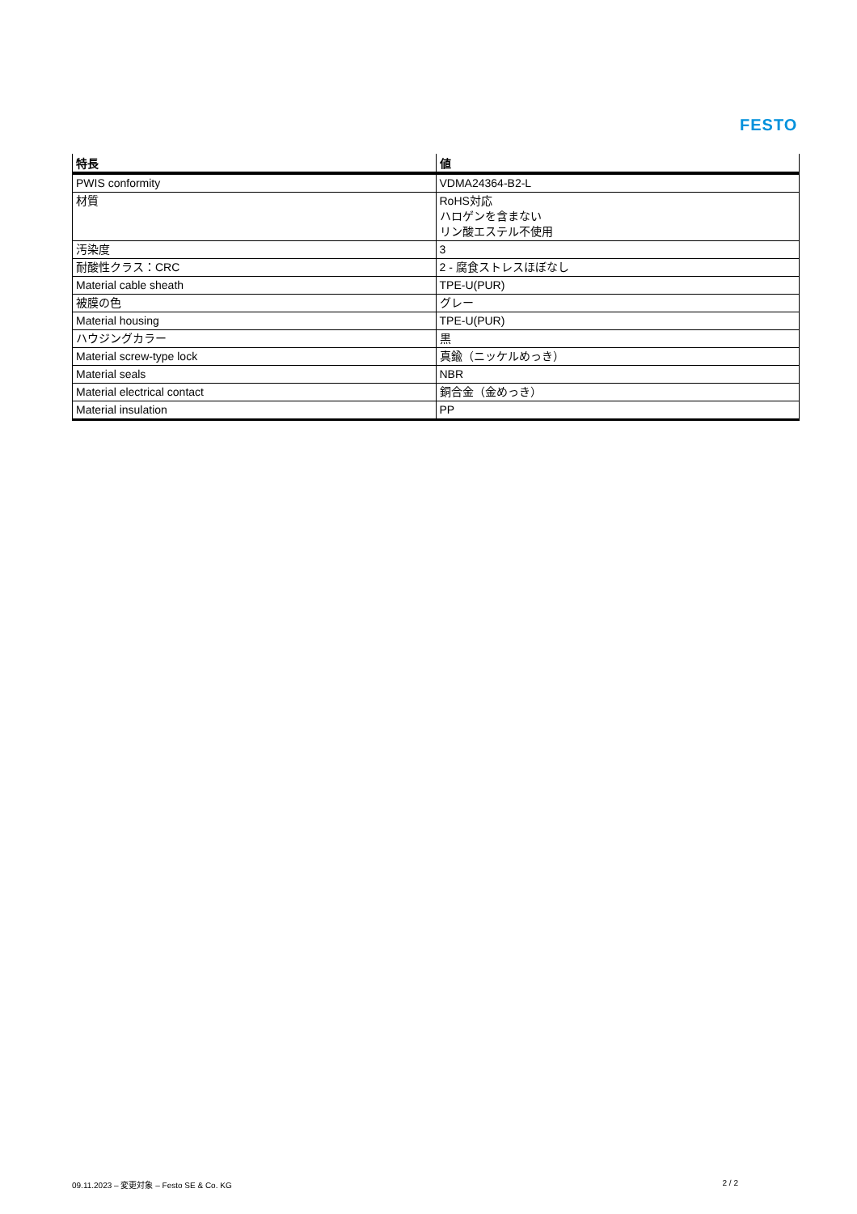FESTO
| 特長 | 値 |
| --- | --- |
| PWIS conformity | VDMA24364-B2-L |
| 材質 | RoHS対応 ハロゲンを含まない リン酸エステル不使用 |
| 汚染度 | 3 |
| 耐酸性クラス：CRC | 2 - 腐食ストレスほぼなし |
| Material cable sheath | TPE-U(PUR) |
| 被膜の色 | グレー |
| Material housing | TPE-U(PUR) |
| ハウジングカラー | 黒 |
| Material screw-type lock | 真鍮（ニッケルめっき） |
| Material seals | NBR |
| Material electrical contact | 銅合金（金めっき） |
| Material insulation | PP |
09.11.2023 – 変更対象 – Festo SE & Co. KG 2 / 2